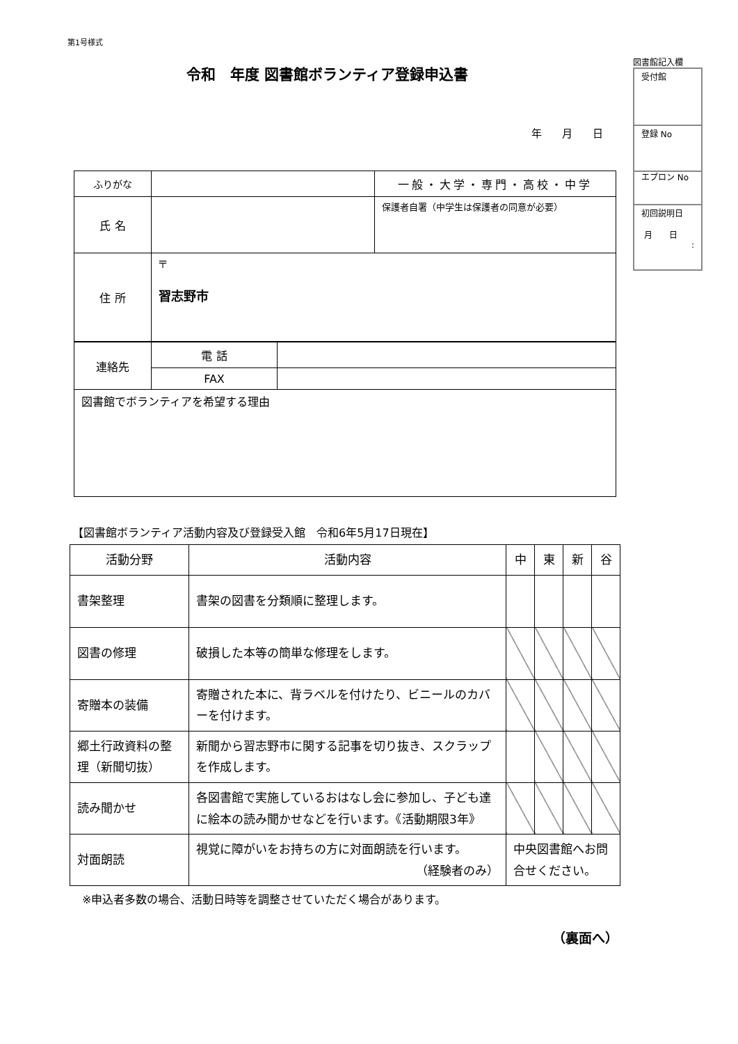第1号様式
図書館記入欄
| 受付館 |
| 登録 No |
| エプロン No |
| 初回説明日 月 日 : |
令和　年度 図書館ボランティア登録申込書
年 月 日
| ふりがな | | 一般・大学・専門・高校・中学 |
| 氏 名 | | 保護者自署（中学生は保護者の同意が必要） |
| 住 所 | 〒 習志野市 | |
| 連絡先 | 電 話 | |
| | FAX | |
| 図書館でボランティアを希望する理由 | | |
【図書館ボランティア活動内容及び登録受入館　令和6年5月17日現在】
| 活動分野 | 活動内容 | 中 | 東 | 新 | 谷 |
| --- | --- | --- | --- | --- | --- |
| 書架整理 | 書架の図書を分類順に整理します。 | | | | |
| 図書の修理 | 破損した本等の簡単な修理をします。 | | | | |
| 寄贈本の装備 | 寄贈された本に、背ラベルを付けたり、ビニールのカバーを付けます。 | | | | |
| 郷土行政資料の整理（新聞切抜） | 新聞から習志野市に関する記事を切り抜き、スクラップを作成します。 | | | | |
| 読み聞かせ | 各図書館で実施しているおはなし会に参加し、子ども達に絵本の読み聞かせなどを行います。《活動期限3年》 | | | | |
| 対面朗読 | 視覚に障がいをお持ちの方に対面朗読を行います。 （経験者のみ） | 中央図書館へお問合せください。 | | | |
※申込者多数の場合、活動日時等を調整させていただく場合があります。
（裏面へ）